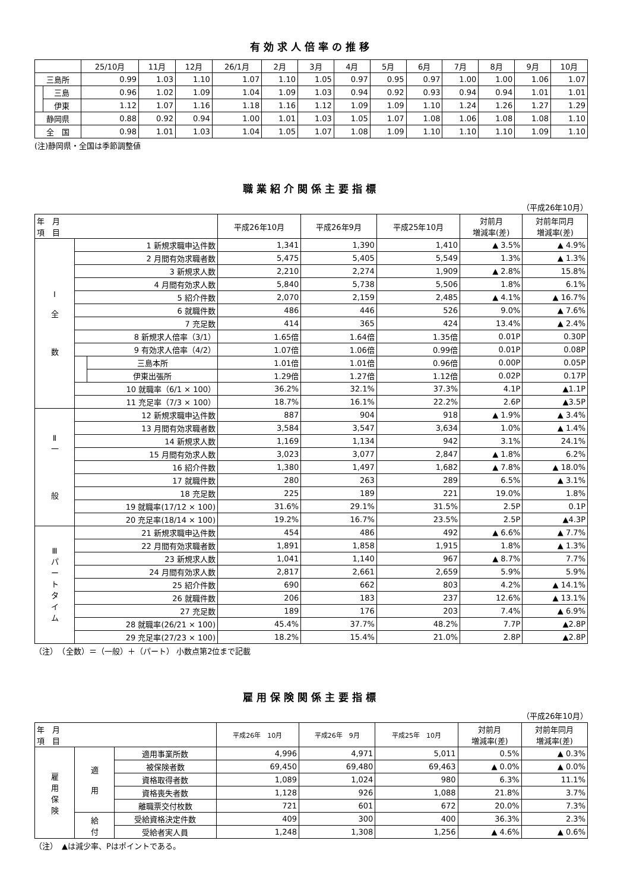有効求人倍率の推移
| | | 25/10月 | 11月 | 12月 | 26/1月 | 2月 | 3月 | 4月 | 5月 | 6月 | 7月 | 8月 | 9月 | 10月 |
| --- | --- | --- | --- | --- | --- | --- | --- | --- | --- | --- | --- | --- | --- | --- |
| 三島所 | | 0.99 | 1.03 | 1.10 | 1.07 | 1.10 | 1.05 | 0.97 | 0.95 | 0.97 | 1.00 | 1.00 | 1.06 | 1.07 |
| | 三島 | 0.96 | 1.02 | 1.09 | 1.04 | 1.09 | 1.03 | 0.94 | 0.92 | 0.93 | 0.94 | 0.94 | 1.01 | 1.01 |
| | 伊東 | 1.12 | 1.07 | 1.16 | 1.18 | 1.16 | 1.12 | 1.09 | 1.09 | 1.10 | 1.24 | 1.26 | 1.27 | 1.29 |
| 静岡県 | | 0.88 | 0.92 | 0.94 | 1.00 | 1.01 | 1.03 | 1.05 | 1.07 | 1.08 | 1.06 | 1.08 | 1.08 | 1.10 |
| 全 国 | | 0.98 | 1.01 | 1.03 | 1.04 | 1.05 | 1.07 | 1.08 | 1.09 | 1.10 | 1.10 | 1.10 | 1.09 | 1.10 |
(注)静岡県・全国は季節調整値
職業紹介関係主要指標
（平成26年10月）
| 年 月 項 目 | | | 平成26年10月 | 平成26年9月 | 平成25年10月 | 対前月 増減率(差) | 対前年同月 増減率(差) |
| --- | --- | --- | --- | --- | --- | --- | --- |
| Ⅰ 全 数 | 1 新規求職申込件数 | | 1,341 | 1,390 | 1,410 | ▲ 3.5% | ▲ 4.9% |
| | 2 月間有効求職者数 | | 5,475 | 5,405 | 5,549 | 1.3% | ▲ 1.3% |
| | 3 新規求人数 | | 2,210 | 2,274 | 1,909 | ▲ 2.8% | 15.8% |
| | 4 月間有効求人数 | | 5,840 | 5,738 | 5,506 | 1.8% | 6.1% |
| | 5 紹介件数 | | 2,070 | 2,159 | 2,485 | ▲ 4.1% | ▲ 16.7% |
| | 6 就職件数 | | 486 | 446 | 526 | 9.0% | ▲ 7.6% |
| | 7 充足数 | | 414 | 365 | 424 | 13.4% | ▲ 2.4% |
| | 8 新規求人倍率（3/1） | | 1.65倍 | 1.64倍 | 1.35倍 | 0.01P | 0.30P |
| | 9 有効求人倍率（4/2） | | 1.07倍 | 1.06倍 | 0.99倍 | 0.01P | 0.08P |
| | | 三島本所 | 1.01倍 | 1.01倍 | 0.96倍 | 0.00P | 0.05P |
| | | 伊東出張所 | 1.29倍 | 1.27倍 | 1.12倍 | 0.02P | 0.17P |
| | 10 就職率（6/1 × 100） | | 36.2% | 32.1% | 37.3% | 4.1P | ▲1.1P |
| | 11 充足率（7/3 × 100） | | 18.7% | 16.1% | 22.2% | 2.6P | ▲3.5P |
| Ⅱ 一 般 | 12 新規求職申込件数 | | 887 | 904 | 918 | ▲ 1.9% | ▲ 3.4% |
| | 13 月間有効求職者数 | | 3,584 | 3,547 | 3,634 | 1.0% | ▲ 1.4% |
| | 14 新規求人数 | | 1,169 | 1,134 | 942 | 3.1% | 24.1% |
| | 15 月間有効求人数 | | 3,023 | 3,077 | 2,847 | ▲ 1.8% | 6.2% |
| | 16 紹介件数 | | 1,380 | 1,497 | 1,682 | ▲ 7.8% | ▲ 18.0% |
| | 17 就職件数 | | 280 | 263 | 289 | 6.5% | ▲ 3.1% |
| | 18 充足数 | | 225 | 189 | 221 | 19.0% | 1.8% |
| | 19 就職率(17/12 × 100) | | 31.6% | 29.1% | 31.5% | 2.5P | 0.1P |
| | 20 充足率(18/14 × 100) | | 19.2% | 16.7% | 23.5% | 2.5P | ▲4.3P |
| Ⅲ パ ー ト タ イ ム | 21 新規求職申込件数 | | 454 | 486 | 492 | ▲ 6.6% | ▲ 7.7% |
| | 22 月間有効求職者数 | | 1,891 | 1,858 | 1,915 | 1.8% | ▲ 1.3% |
| | 23 新規求人数 | | 1,041 | 1,140 | 967 | ▲ 8.7% | 7.7% |
| | 24 月間有効求人数 | | 2,817 | 2,661 | 2,659 | 5.9% | 5.9% |
| | 25 紹介件数 | | 690 | 662 | 803 | 4.2% | ▲ 14.1% |
| | 26 就職件数 | | 206 | 183 | 237 | 12.6% | ▲ 13.1% |
| | 27 充足数 | | 189 | 176 | 203 | 7.4% | ▲ 6.9% |
| | 28 就職率(26/21 × 100) | | 45.4% | 37.7% | 48.2% | 7.7P | ▲2.8P |
| | 29 充足率(27/23 × 100) | | 18.2% | 15.4% | 21.0% | 2.8P | ▲2.8P |
（注）　（全数）＝（一般）＋（パート） 小数点第2位まで記載
雇用保険関係主要指標
（平成26年10月）
| 年 月 項 目 | | | 平成26年 10月 | 平成26年 9月 | 平成25年 10月 | 対前月 増減率(差) | 対前年同月 増減率(差) |
| --- | --- | --- | --- | --- | --- | --- | --- |
| 雇 用 保 険 | 適 用 | 適用事業所数 | 4,996 | 4,971 | 5,011 | 0.5% | ▲ 0.3% |
| | | 被保険者数 | 69,450 | 69,480 | 69,463 | ▲ 0.0% | ▲ 0.0% |
| | | 資格取得者数 | 1,089 | 1,024 | 980 | 6.3% | 11.1% |
| | | 資格喪失者数 | 1,128 | 926 | 1,088 | 21.8% | 3.7% |
| | | 離職票交付枚数 | 721 | 601 | 672 | 20.0% | 7.3% |
| | 給 付 | 受給資格決定件数 | 409 | 300 | 400 | 36.3% | 2.3% |
| | | 受給者実人員 | 1,248 | 1,308 | 1,256 | ▲ 4.6% | ▲ 0.6% |
（注）　▲は減少率、Pはポイントである。